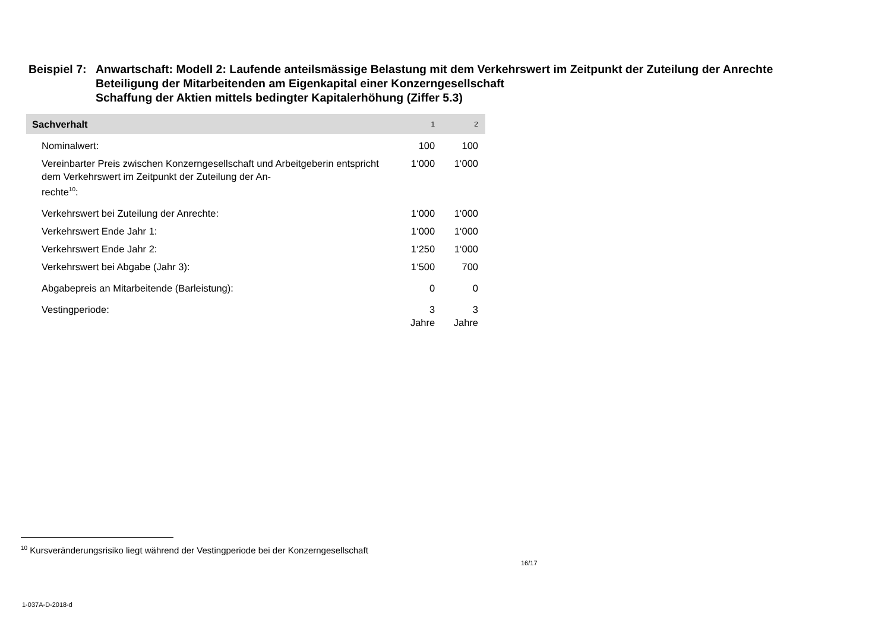Beispiel 7:
Anwartschaft: Modell 2: Laufende anteilsmässige Belastung mit dem Verkehrswert im Zeitpunkt der Zuteilung der Anrechte
Beteiligung der Mitarbeitenden am Eigenkapital einer Konzerngesellschaft
Schaffung der Aktien mittels bedingter Kapitalerhöhung (Ziffer 5.3)
| Sachverhalt | 1 | 2 |
| --- | --- | --- |
| Nominalwert: | 100 | 100 |
| Vereinbarter Preis zwischen Konzerngesellschaft und Arbeitgeberin entspricht dem Verkehrswert im Zeitpunkt der Zuteilung der An- rechte<sup>10</sup>: | 1‘000 | 1‘000 |
| Verkehrswert bei Zuteilung der Anrechte: | 1‘000 | 1‘000 |
| Verkehrswert Ende Jahr 1: | 1‘000 | 1‘000 |
| Verkehrswert Ende Jahr 2: | 1‘250 | 1‘000 |
| Verkehrswert bei Abgabe (Jahr 3): | 1‘500 | 700 |
| Abgabepreis an Mitarbeitende (Barleistung): | 0 | 0 |
| Vestingperiode: | 3 Jahre | 3 Jahre |
<sup>10</sup> Kursveränderungsrisiko liegt während der Vestingperiode bei der Konzerngesellschaft
16/17
1-037A-D-2018-d